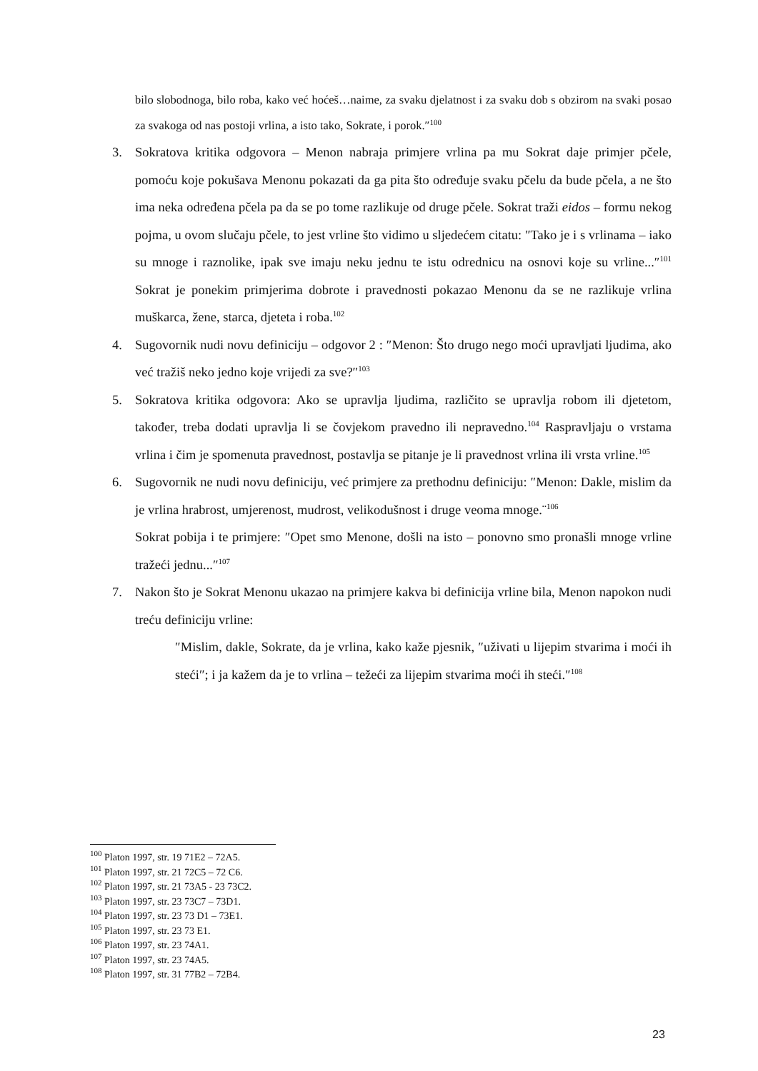bilo slobodnoga, bilo roba, kako već hoćeš…naime, za svaku djelatnost i za svaku dob s obzirom na svaki posao za svakoga od nas postoji vrlina, a isto tako, Sokrate, i porok.″<sup>100</sup>
3. Sokratova kritika odgovora – Menon nabraja primjere vrlina pa mu Sokrat daje primjer pčele, pomoću koje pokušava Menonu pokazati da ga pita što određuje svaku pčelu da bude pčela, a ne što ima neka određena pčela pa da se po tome razlikuje od druge pčele. Sokrat traži eidos – formu nekog pojma, u ovom slučaju pčele, to jest vrline što vidimo u sljedećem citatu: ″Tako je i s vrlinama – iako su mnoge i raznolike, ipak sve imaju neku jednu te istu odrednicu na osnovi koje su vrline...″<sup>101</sup> Sokrat je ponekim primjerima dobrote i pravednosti pokazao Menonu da se ne razlikuje vrlina muškarca, žene, starca, djeteta i roba.<sup>102</sup>
4. Sugovornik nudi novu definiciju – odgovor 2 : ″Menon: Što drugo nego moći upravljati ljudima, ako već tražiš neko jedno koje vrijedi za sve?″<sup>103</sup>
5. Sokratova kritika odgovora: Ako se upravlja ljudima, različito se upravlja robom ili djetetom, također, treba dodati upravlja li se čovjekom pravedno ili nepravedno.<sup>104</sup> Raspravljaju o vrstama vrlina i čim je spomenuta pravednost, postavlja se pitanje je li pravednost vrlina ili vrsta vrline.<sup>105</sup>
6. Sugovornik ne nudi novu definiciju, već primjere za prethodnu definiciju: ″Menon: Dakle, mislim da je vrlina hrabrost, umjerenost, mudrost, velikodušnost i druge veoma mnoge.¨<sup>106</sup>
Sokrat pobija i te primjere: ″Opet smo Menone, došli na isto – ponovno smo pronašli mnoge vrline tražeći jednu...″<sup>107</sup>
7. Nakon što je Sokrat Menonu ukazao na primjere kakva bi definicija vrline bila, Menon napokon nudi treću definiciju vrline:
″Mislim, dakle, Sokrate, da je vrlina, kako kaže pjesnik, ″uživati u lijepim stvarima i moći ih steći″; i ja kažem da je to vrlina – težeći za lijepim stvarima moći ih steći.″<sup>108</sup>
<sup>100</sup> Platon 1997, str. 19 71E2 – 72A5.
<sup>101</sup> Platon 1997, str. 21 72C5 – 72 C6.
<sup>102</sup> Platon 1997, str. 21 73A5 - 23 73C2.
<sup>103</sup> Platon 1997, str. 23 73C7 – 73D1.
<sup>104</sup> Platon 1997, str. 23 73 D1 – 73E1.
<sup>105</sup> Platon 1997, str. 23 73 E1.
<sup>106</sup> Platon 1997, str. 23 74A1.
<sup>107</sup> Platon 1997, str. 23 74A5.
<sup>108</sup> Platon 1997, str. 31 77B2 – 72B4.
23